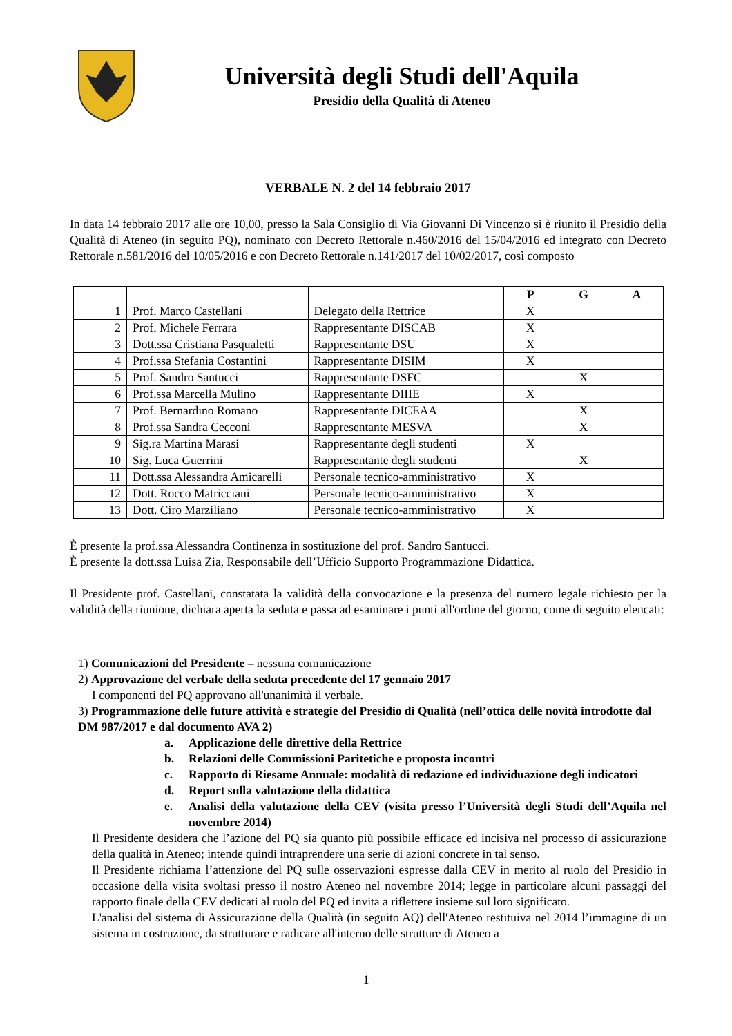Università degli Studi dell'Aquila
Presidio della Qualità di Ateneo
VERBALE N. 2 del 14 febbraio 2017
In data 14 febbraio 2017 alle ore 10,00, presso la Sala Consiglio di Via Giovanni Di Vincenzo si è riunito il Presidio della Qualità di Ateneo (in seguito PQ), nominato con Decreto Rettorale n.460/2016 del 15/04/2016 ed integrato con Decreto Rettorale n.581/2016 del 10/05/2016 e con Decreto Rettorale n.141/2017 del 10/02/2017, così composto
| | | | P | G | A |
| --- | --- | --- | --- | --- | --- |
| 1 | Prof. Marco Castellani | Delegato della Rettrice | X | | |
| 2 | Prof. Michele Ferrara | Rappresentante DISCAB | X | | |
| 3 | Dott.ssa Cristiana Pasqualetti | Rappresentante DSU | X | | |
| 4 | Prof.ssa Stefania Costantini | Rappresentante DISIM | X | | |
| 5 | Prof. Sandro Santucci | Rappresentante DSFC | | X | |
| 6 | Prof.ssa Marcella Mulino | Rappresentante DIIIE | X | | |
| 7 | Prof. Bernardino Romano | Rappresentante DICEAA | | X | |
| 8 | Prof.ssa Sandra Cecconi | Rappresentante MESVA | | X | |
| 9 | Sig.ra Martina Marasi | Rappresentante degli studenti | X | | |
| 10 | Sig. Luca Guerrini | Rappresentante degli studenti | | X | |
| 11 | Dott.ssa Alessandra Amicarelli | Personale tecnico-amministrativo | X | | |
| 12 | Dott. Rocco Matricciani | Personale tecnico-amministrativo | X | | |
| 13 | Dott. Ciro Marziliano | Personale tecnico-amministrativo | X | | |
È presente la prof.ssa Alessandra Continenza in sostituzione del prof. Sandro Santucci.
È presente la dott.ssa Luisa Zia, Responsabile dell’Ufficio Supporto Programmazione Didattica.
Il Presidente prof. Castellani, constatata la validità della convocazione e la presenza del numero legale richiesto per la validità della riunione, dichiara aperta la seduta e passa ad esaminare i punti all'ordine del giorno, come di seguito elencati:
1) Comunicazioni del Presidente – nessuna comunicazione
2) Approvazione del verbale della seduta precedente del 17 gennaio 2017
I componenti del PQ approvano all'unanimità il verbale.
3) Programmazione delle future attività e strategie del Presidio di Qualità (nell’ottica delle novità introdotte dal DM 987/2017 e dal documento AVA 2)
a. Applicazione delle direttive della Rettrice
b. Relazioni delle Commissioni Paritetiche e proposta incontri
c. Rapporto di Riesame Annuale: modalità di redazione ed individuazione degli indicatori
d. Report sulla valutazione della didattica
e. Analisi della valutazione della CEV (visita presso l’Università degli Studi dell’Aquila nel novembre 2014)
Il Presidente desidera che l’azione del PQ sia quanto più possibile efficace ed incisiva nel processo di assicurazione della qualità in Ateneo; intende quindi intraprendere una serie di azioni concrete in tal senso.
Il Presidente richiama l’attenzione del PQ sulle osservazioni espresse dalla CEV in merito al ruolo del Presidio in occasione della visita svoltasi presso il nostro Ateneo nel novembre 2014; legge in particolare alcuni passaggi del rapporto finale della CEV dedicati al ruolo del PQ ed invita a riflettere insieme sul loro significato.
L'analisi del sistema di Assicurazione della Qualità (in seguito AQ) dell'Ateneo restituiva nel 2014 l’immagine di un sistema in costruzione, da strutturare e radicare all'interno delle strutture di Ateneo a
1